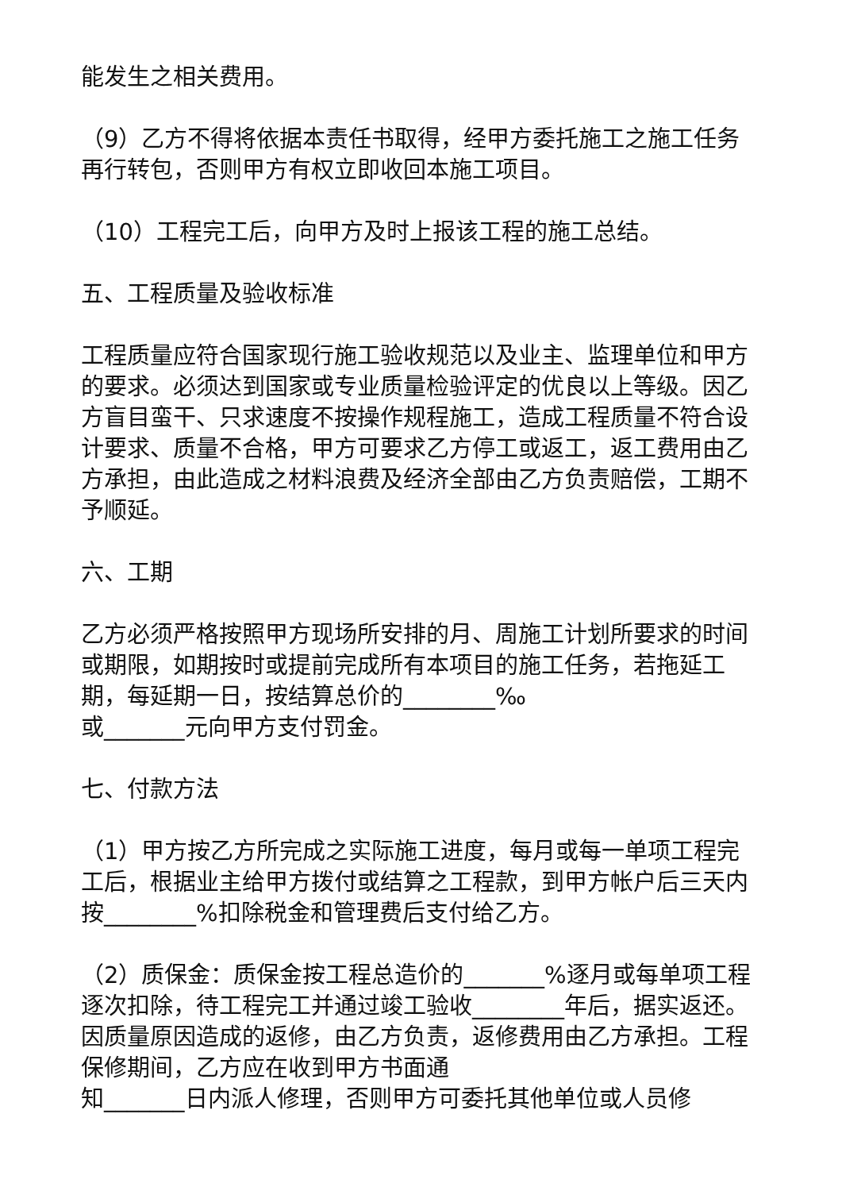能发生之相关费用。
（9）乙方不得将依据本责任书取得，经甲方委托施工之施工任务再行转包，否则甲方有权立即收回本施工项目。
（10）工程完工后，向甲方及时上报该工程的施工总结。
五、工程质量及验收标准
工程质量应符合国家现行施工验收规范以及业主、监理单位和甲方的要求。必须达到国家或专业质量检验评定的优良以上等级。因乙方盲目蛮干、只求速度不按操作规程施工，造成工程质量不符合设计要求、质量不合格，甲方可要求乙方停工或返工，返工费用由乙方承担，由此造成之材料浪费及经济全部由乙方负责赔偿，工期不予顺延。
六、工期
乙方必须严格按照甲方现场所安排的月、周施工计划所要求的时间或期限，如期按时或提前完成所有本项目的施工任务，若拖延工期，每延期一日，按结算总价的________‰
或_______元向甲方支付罚金。
七、付款方法
（1）甲方按乙方所完成之实际施工进度，每月或每一单项工程完工后，根据业主给甲方拨付或结算之工程款，到甲方帐户后三天内按________%扣除税金和管理费后支付给乙方。
（2）质保金：质保金按工程总造价的_______%逐月或每单项工程逐次扣除，待工程完工并通过竣工验收________年后，据实返还。因质量原因造成的返修，由乙方负责，返修费用由乙方承担。工程保修期间，乙方应在收到甲方书面通
知_______日内派人修理，否则甲方可委托其他单位或人员修